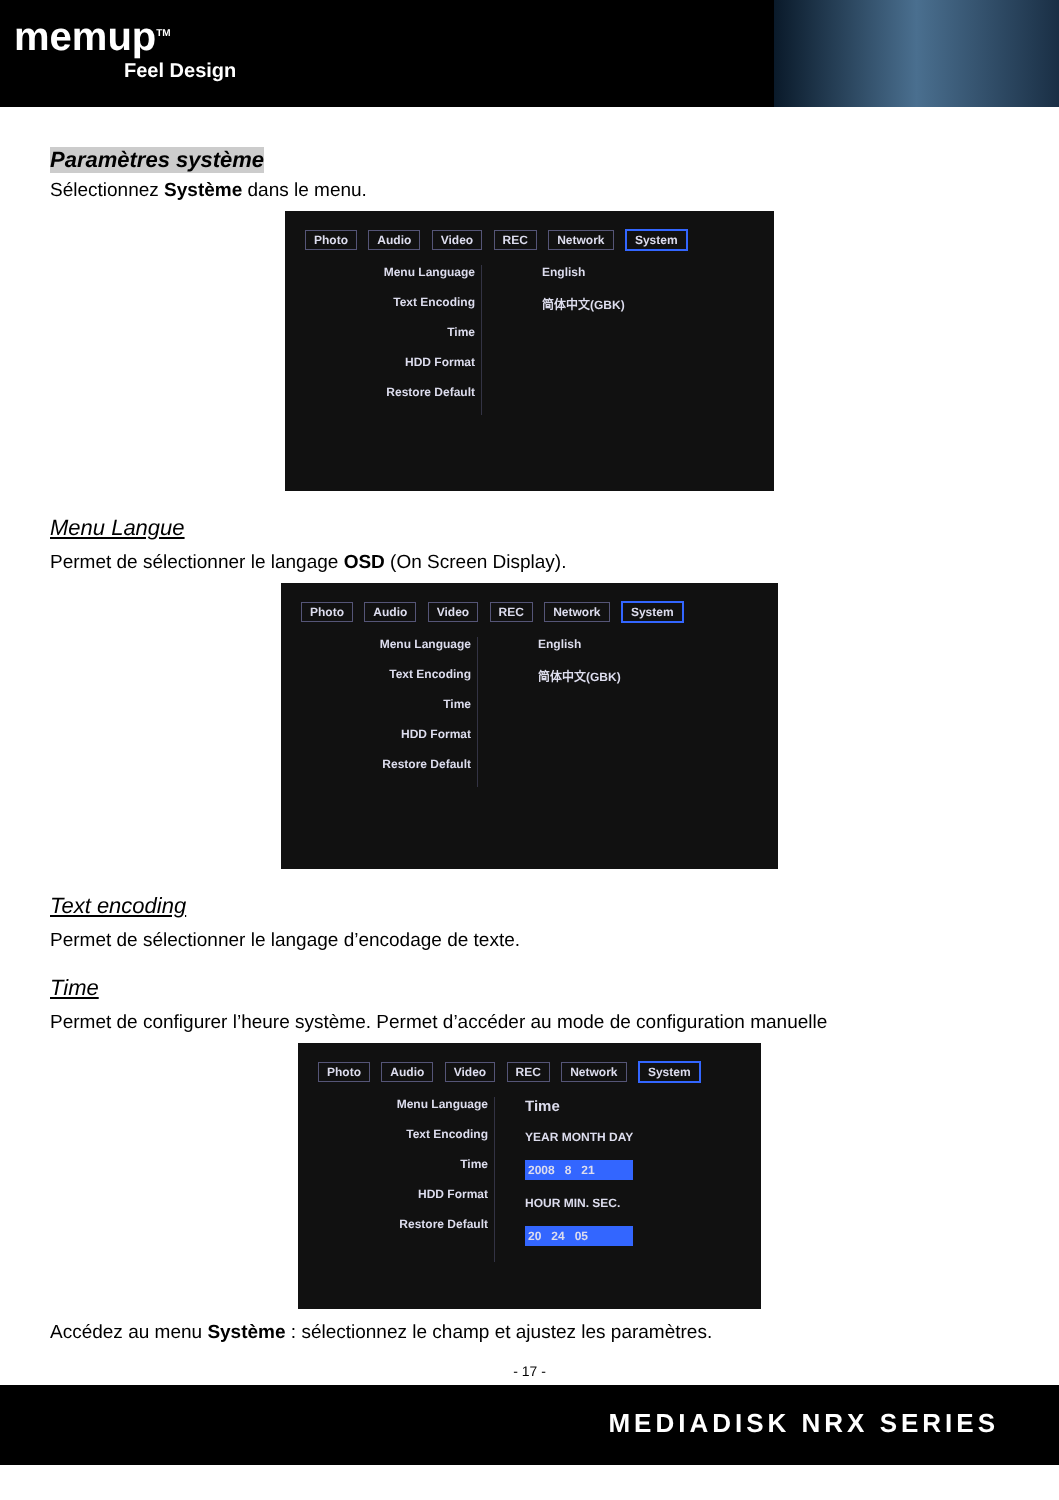memup<sup>TM</sup>
Feel Design
Paramètres système
Sélectionnez Système dans le menu.
Photo Audio Video REC Network System
Menu Language
Text Encoding
Time
HDD Format
Restore Default
English
简体中文(GBK)
Menu Langue
Permet de sélectionner le langage OSD (On Screen Display).
Photo Audio Video REC Network System
Menu Language
Text Encoding
Time
HDD Format
Restore Default
English
简体中文(GBK)
Text encoding
Permet de sélectionner le langage d’encodage de texte.
Time
Permet de configurer l’heure système. Permet d’accéder au mode de configuration manuelle
Photo Audio Video REC Network System
Menu Language
Text Encoding
Time
HDD Format
Restore Default
Time
YEAR MONTH DAY
2008 8 21
HOUR MIN. SEC.
20 24 05
Accédez au menu Système : sélectionnez le champ et ajustez les paramètres.
- 17 -
MEDIADISK NRX SERIES